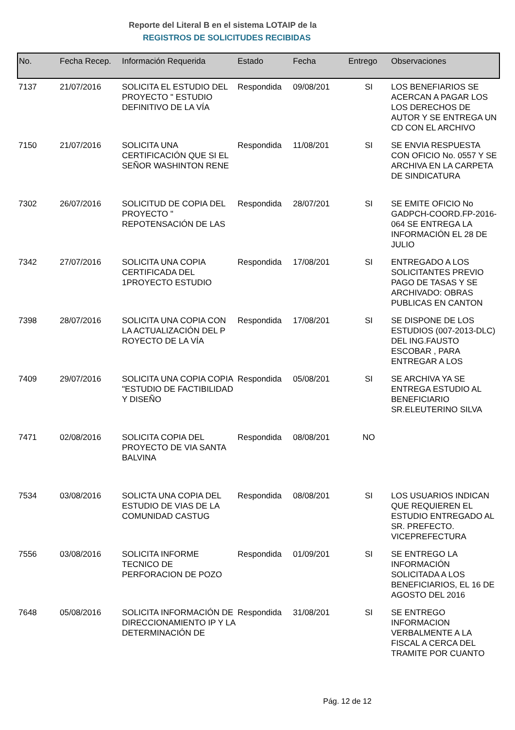Reporte del Literal B en el sistema LOTAIP de la
REGISTROS DE SOLICITUDES RECIBIDAS
| No. | Fecha Recep. | Información Requerida | Estado | Fecha | Entrego | Observaciones |
| --- | --- | --- | --- | --- | --- | --- |
| 7137 | 21/07/2016 | SOLICITA EL ESTUDIO DEL PROYECTO " ESTUDIO DEFINITIVO DE LA VÍA | Respondida | 09/08/201 | SI | LOS BENEFIARIOS SE ACERCAN A PAGAR LOS LOS DERECHOS DE AUTOR Y SE ENTREGA UN CD CON EL ARCHIVO |
| 7150 | 21/07/2016 | SOLICITA UNA CERTIFICACIÓN QUE SI EL SEÑOR WASHINTON RENE | Respondida | 11/08/201 | SI | SE ENVIA RESPUESTA CON OFICIO No. 0557 Y SE ARCHIVA EN LA CARPETA DE SINDICATURA |
| 7302 | 26/07/2016 | SOLICITUD DE COPIA DEL PROYECTO " REPOTENSACIÓN DE LAS | Respondida | 28/07/201 | SI | SE EMITE OFICIO No GADPCH-COORD.FP-2016-064 SE ENTREGA LA INFORMACIÓN EL 28 DE JULIO |
| 7342 | 27/07/2016 | SOLICITA UNA COPIA CERTIFICADA DEL 1PROYECTO ESTUDIO | Respondida | 17/08/201 | SI | ENTREGADO A LOS SOLICITANTES PREVIO PAGO DE TASAS Y SE ARCHIVADO: OBRAS PUBLICAS EN CANTON |
| 7398 | 28/07/2016 | SOLICITA UNA COPIA CON LA ACTUALIZACIÓN DEL P ROYECTO DE LA VÍA | Respondida | 17/08/201 | SI | SE DISPONE DE LOS ESTUDIOS (007-2013-DLC) DEL ING.FAUSTO ESCOBAR , PARA ENTREGAR A LOS |
| 7409 | 29/07/2016 | SOLICITA UNA COPIA COPIA "ESTUDIO DE FACTIBILIDAD Y DISEÑO | Respondida | 05/08/201 | SI | SE ARCHIVA YA SE ENTREGA ESTUDIO AL BENEFICIARIO SR.ELEUTERINO SILVA |
| 7471 | 02/08/2016 | SOLICITA COPIA DEL PROYECTO DE VIA SANTA BALVINA | Respondida | 08/08/201 | NO | |
| 7534 | 03/08/2016 | SOLICTA UNA COPIA DEL ESTUDIO DE VIAS DE LA COMUNIDAD CASTUG | Respondida | 08/08/201 | SI | LOS USUARIOS INDICAN QUE REQUIEREN EL ESTUDIO ENTREGADO AL SR. PREFECTO. VICEPREFECTURA |
| 7556 | 03/08/2016 | SOLICITA INFORME TECNICO DE PERFORACION DE POZO | Respondida | 01/09/201 | SI | SE ENTREGO LA INFORMACIÓN SOLICITADA A LOS BENEFICIARIOS, EL 16 DE AGOSTO DEL 2016 |
| 7648 | 05/08/2016 | SOLICITA INFORMACIÓN DE DIRECCIONAMIENTO IP Y LA DETERMINACIÓN DE | Respondida | 31/08/201 | SI | SE ENTREGO INFORMACION VERBALMENTE A LA FISCAL A CERCA DEL TRAMITE POR CUANTO |
Pág. 12 de 12